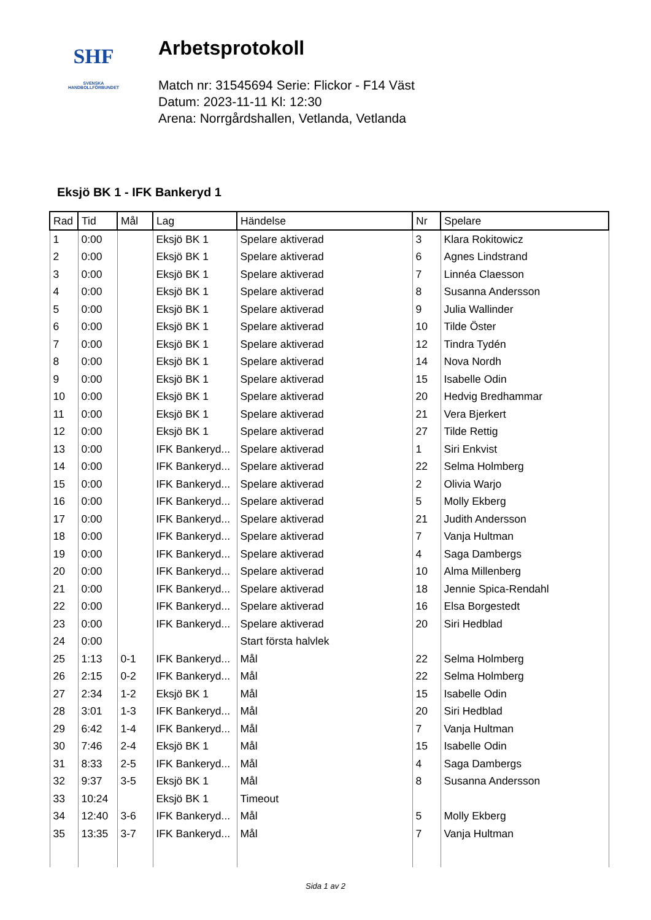SHF
SVENSKA
HANDBOLLFÖRBUNDET
Arbetsprotokoll
Match nr: 31545694 Serie: Flickor - F14 Väst
Datum: 2023-11-11 Kl: 12:30
Arena: Norrgårdshallen, Vetlanda, Vetlanda
Eksjö BK 1 - IFK Bankeryd 1
| Rad | Tid | Mål | Lag | Händelse | Nr | Spelare |
| --- | --- | --- | --- | --- | --- | --- |
| 1 | 0:00 | | Eksjö BK 1 | Spelare aktiverad | 3 | Klara Rokitowicz |
| 2 | 0:00 | | Eksjö BK 1 | Spelare aktiverad | 6 | Agnes Lindstrand |
| 3 | 0:00 | | Eksjö BK 1 | Spelare aktiverad | 7 | Linnéa Claesson |
| 4 | 0:00 | | Eksjö BK 1 | Spelare aktiverad | 8 | Susanna Andersson |
| 5 | 0:00 | | Eksjö BK 1 | Spelare aktiverad | 9 | Julia Wallinder |
| 6 | 0:00 | | Eksjö BK 1 | Spelare aktiverad | 10 | Tilde Öster |
| 7 | 0:00 | | Eksjö BK 1 | Spelare aktiverad | 12 | Tindra Tydén |
| 8 | 0:00 | | Eksjö BK 1 | Spelare aktiverad | 14 | Nova Nordh |
| 9 | 0:00 | | Eksjö BK 1 | Spelare aktiverad | 15 | Isabelle Odin |
| 10 | 0:00 | | Eksjö BK 1 | Spelare aktiverad | 20 | Hedvig Bredhammar |
| 11 | 0:00 | | Eksjö BK 1 | Spelare aktiverad | 21 | Vera Bjerkert |
| 12 | 0:00 | | Eksjö BK 1 | Spelare aktiverad | 27 | Tilde Rettig |
| 13 | 0:00 | | IFK Bankeryd... | Spelare aktiverad | 1 | Siri Enkvist |
| 14 | 0:00 | | IFK Bankeryd... | Spelare aktiverad | 22 | Selma Holmberg |
| 15 | 0:00 | | IFK Bankeryd... | Spelare aktiverad | 2 | Olivia Warjo |
| 16 | 0:00 | | IFK Bankeryd... | Spelare aktiverad | 5 | Molly Ekberg |
| 17 | 0:00 | | IFK Bankeryd... | Spelare aktiverad | 21 | Judith Andersson |
| 18 | 0:00 | | IFK Bankeryd... | Spelare aktiverad | 7 | Vanja Hultman |
| 19 | 0:00 | | IFK Bankeryd... | Spelare aktiverad | 4 | Saga Dambergs |
| 20 | 0:00 | | IFK Bankeryd... | Spelare aktiverad | 10 | Alma Millenberg |
| 21 | 0:00 | | IFK Bankeryd... | Spelare aktiverad | 18 | Jennie Spica-Rendahl |
| 22 | 0:00 | | IFK Bankeryd... | Spelare aktiverad | 16 | Elsa Borgestedt |
| 23 | 0:00 | | IFK Bankeryd... | Spelare aktiverad | 20 | Siri Hedblad |
| 24 | 0:00 | | | Start första halvlek | | |
| 25 | 1:13 | 0-1 | IFK Bankeryd... | Mål | 22 | Selma Holmberg |
| 26 | 2:15 | 0-2 | IFK Bankeryd... | Mål | 22 | Selma Holmberg |
| 27 | 2:34 | 1-2 | Eksjö BK 1 | Mål | 15 | Isabelle Odin |
| 28 | 3:01 | 1-3 | IFK Bankeryd... | Mål | 20 | Siri Hedblad |
| 29 | 6:42 | 1-4 | IFK Bankeryd... | Mål | 7 | Vanja Hultman |
| 30 | 7:46 | 2-4 | Eksjö BK 1 | Mål | 15 | Isabelle Odin |
| 31 | 8:33 | 2-5 | IFK Bankeryd... | Mål | 4 | Saga Dambergs |
| 32 | 9:37 | 3-5 | Eksjö BK 1 | Mål | 8 | Susanna Andersson |
| 33 | 10:24 | | Eksjö BK 1 | Timeout | | |
| 34 | 12:40 | 3-6 | IFK Bankeryd... | Mål | 5 | Molly Ekberg |
| 35 | 13:35 | 3-7 | IFK Bankeryd... | Mål | 7 | Vanja Hultman |
Sida 1 av 2